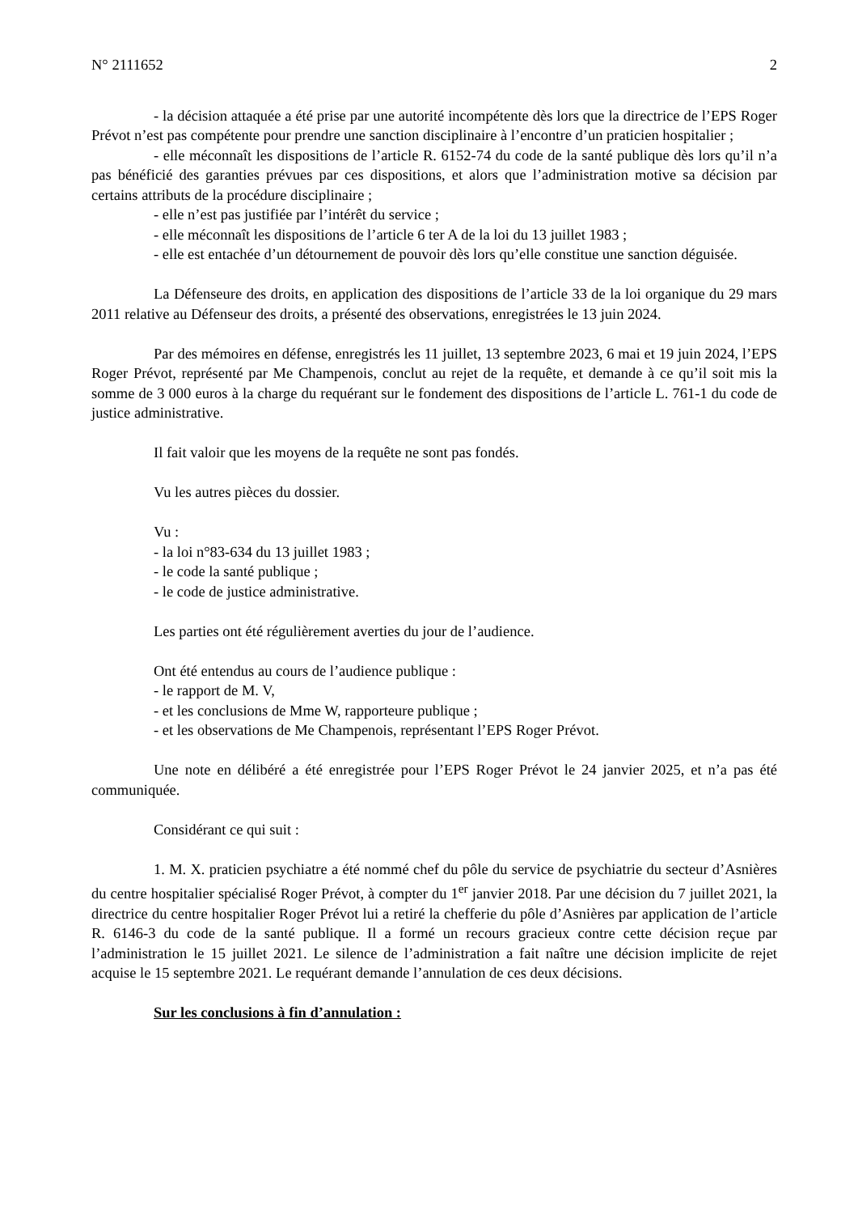N° 2111652 2
- la décision attaquée a été prise par une autorité incompétente dès lors que la directrice de l’EPS Roger Prévot n’est pas compétente pour prendre une sanction disciplinaire à l’encontre d’un praticien hospitalier ;
- elle méconnaît les dispositions de l’article R. 6152-74 du code de la santé publique dès lors qu’il n’a pas bénéficié des garanties prévues par ces dispositions, et alors que l’administration motive sa décision par certains attributs de la procédure disciplinaire ;
- elle n’est pas justifiée par l’intérêt du service ;
- elle méconnaît les dispositions de l’article 6 ter A de la loi du 13 juillet 1983 ;
- elle est entachée d’un détournement de pouvoir dès lors qu’elle constitue une sanction déguisée.
La Défenseure des droits, en application des dispositions de l’article 33 de la loi organique du 29 mars 2011 relative au Défenseur des droits, a présenté des observations, enregistrées le 13 juin 2024.
Par des mémoires en défense, enregistrés les 11 juillet, 13 septembre 2023, 6 mai et 19 juin 2024, l’EPS Roger Prévot, représenté par Me Champenois, conclut au rejet de la requête, et demande à ce qu’il soit mis la somme de 3 000 euros à la charge du requérant sur le fondement des dispositions de l’article L. 761-1 du code de justice administrative.
Il fait valoir que les moyens de la requête ne sont pas fondés.
Vu les autres pièces du dossier.
Vu :
- la loi n°83-634 du 13 juillet 1983 ;
- le code la santé publique ;
- le code de justice administrative.
Les parties ont été régulièrement averties du jour de l’audience.
Ont été entendus au cours de l’audience publique :
- le rapport de M. V,
- et les conclusions de Mme W, rapporteure publique ;
- et les observations de Me Champenois, représentant l’EPS Roger Prévot.
Une note en délibéré a été enregistrée pour l’EPS Roger Prévot le 24 janvier 2025, et n’a pas été communiquée.
Considérant ce qui suit :
1. M. X. praticien psychiatre a été nommé chef du pôle du service de psychiatrie du secteur d’Asnières du centre hospitalier spécialisé Roger Prévot, à compter du 1<sup>er</sup> janvier 2018. Par une décision du 7 juillet 2021, la directrice du centre hospitalier Roger Prévot lui a retiré la chefferie du pôle d’Asnières par application de l’article R. 6146-3 du code de la santé publique. Il a formé un recours gracieux contre cette décision reçue par l’administration le 15 juillet 2021. Le silence de l’administration a fait naître une décision implicite de rejet acquise le 15 septembre 2021. Le requérant demande l’annulation de ces deux décisions.
Sur les conclusions à fin d’annulation :